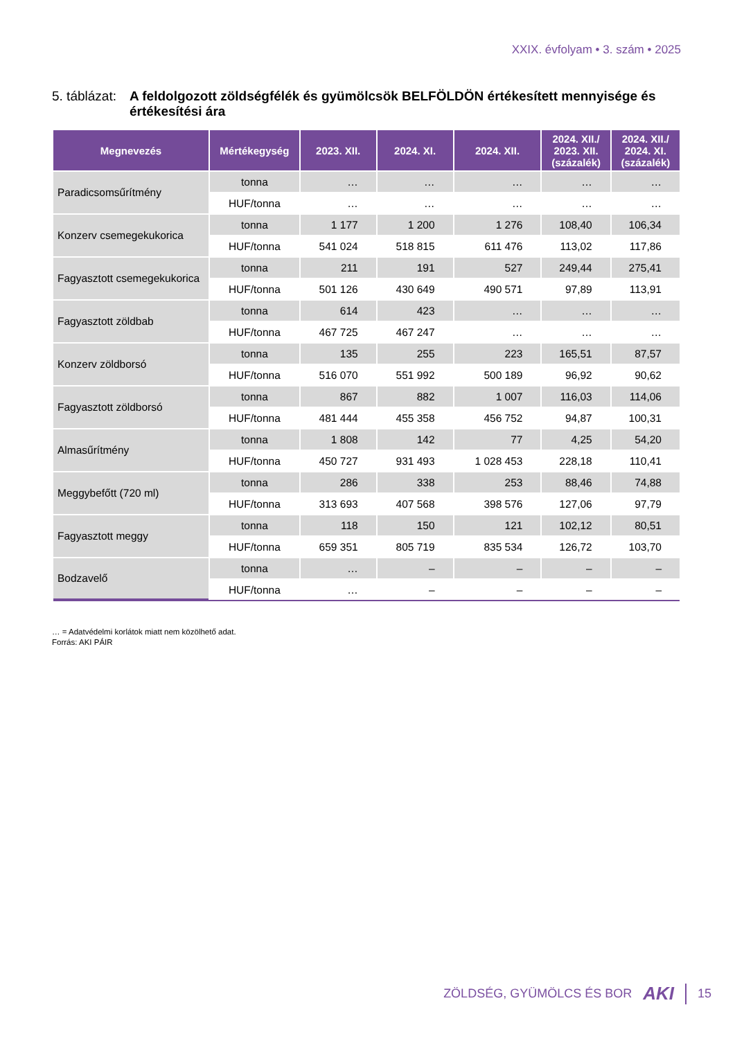XXIX. évfolyam • 3. szám • 2025
5. táblázat: A feldolgozott zöldségfélék és gyümölcsök BELFÖLDÖN értékesített mennyisége és értékesítési ára
| Megnevezés | Mértékegység | 2023. XII. | 2024. XI. | 2024. XII. | 2024. XII./ 2023. XII. (százalék) | 2024. XII./ 2024. XI. (százalék) |
| --- | --- | --- | --- | --- | --- | --- |
| Paradicsomsűrítmény | tonna | … | … | … | … | … |
| | HUF/tonna | … | … | … | … | … |
| Konzerv csemegekukorica | tonna | 1 177 | 1 200 | 1 276 | 108,40 | 106,34 |
| | HUF/tonna | 541 024 | 518 815 | 611 476 | 113,02 | 117,86 |
| Fagyasztott csemegekukorica | tonna | 211 | 191 | 527 | 249,44 | 275,41 |
| | HUF/tonna | 501 126 | 430 649 | 490 571 | 97,89 | 113,91 |
| Fagyasztott zöldbab | tonna | 614 | 423 | … | … | … |
| | HUF/tonna | 467 725 | 467 247 | … | … | … |
| Konzerv zöldborsó | tonna | 135 | 255 | 223 | 165,51 | 87,57 |
| | HUF/tonna | 516 070 | 551 992 | 500 189 | 96,92 | 90,62 |
| Fagyasztott zöldborsó | tonna | 867 | 882 | 1 007 | 116,03 | 114,06 |
| | HUF/tonna | 481 444 | 455 358 | 456 752 | 94,87 | 100,31 |
| Almasűrítmény | tonna | 1 808 | 142 | 77 | 4,25 | 54,20 |
| | HUF/tonna | 450 727 | 931 493 | 1 028 453 | 228,18 | 110,41 |
| Meggybefőtt (720 ml) | tonna | 286 | 338 | 253 | 88,46 | 74,88 |
| | HUF/tonna | 313 693 | 407 568 | 398 576 | 127,06 | 97,79 |
| Fagyasztott meggy | tonna | 118 | 150 | 121 | 102,12 | 80,51 |
| | HUF/tonna | 659 351 | 805 719 | 835 534 | 126,72 | 103,70 |
| Bodzavelő | tonna | … | – | – | – | – |
| | HUF/tonna | … | – | – | – | – |
… = Adatvédelmi korlátok miatt nem közölhető adat.
Forrás: AKI PÁIR
ZÖLDSÉG, GYÜMÖLCS ÉS BOR AKI 15